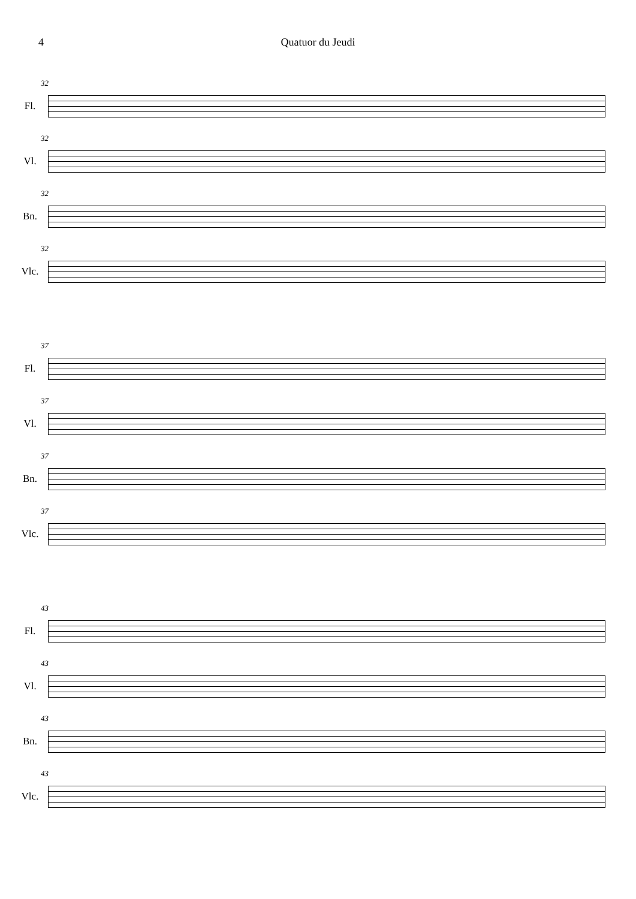4 Quatuor du Jeudi
32 Fl.
32 Vl.
32 Bn.
32 Vlc.
37 Fl.
37 Vl.
37 Bn.
37 Vlc.
43 Fl.
43 Vl.
43 Bn.
43 Vlc.